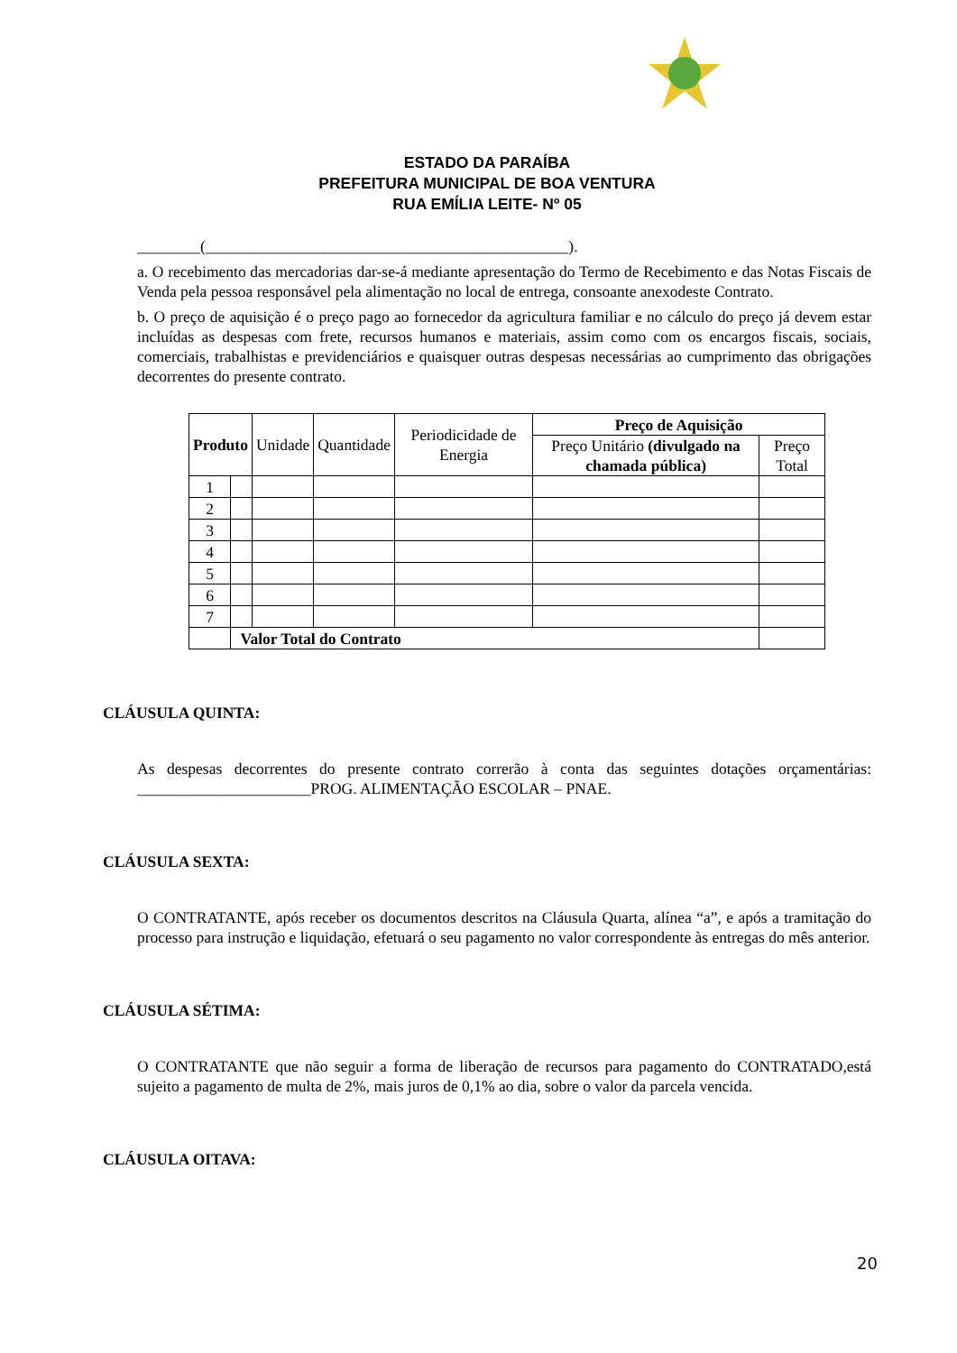ESTADO DA PARAÍBA
PREFEITURA MUNICIPAL DE BOA VENTURA
RUA EMÍLIA LEITE- Nº 05
________(______________________________________________).
a. O recebimento das mercadorias dar-se-á mediante apresentação do Termo de Recebimento e das Notas Fiscais de Venda pela pessoa responsável pela alimentação no local de entrega, consoante anexodeste Contrato.
b. O preço de aquisição é o preço pago ao fornecedor da agricultura familiar e no cálculo do preço já devem estar incluídas as despesas com frete, recursos humanos e materiais, assim como com os encargos fiscais, sociais, comerciais, trabalhistas e previdenciários e quaisquer outras despesas necessárias ao cumprimento das obrigações decorrentes do presente contrato.
| Produto | | Unidade | Quantidade | Periodicidade de Energia | Preço de Aquisição | |
| --- | --- | --- | --- | --- | --- | --- |
| | | | | | Preço Unitário (divulgado na chamada pública) | Preço Total |
| 1 | | | | | | |
| 2 | | | | | | |
| 3 | | | | | | |
| 4 | | | | | | |
| 5 | | | | | | |
| 6 | | | | | | |
| 7 | | | | | | |
| | Valor Total do Contrato | | | | | |
CLÁUSULA QUINTA:
As despesas decorrentes do presente contrato correrão à conta das seguintes dotações orçamentárias: ______________________PROG. ALIMENTAÇÃO ESCOLAR – PNAE.
CLÁUSULA SEXTA:
O CONTRATANTE, após receber os documentos descritos na Cláusula Quarta, alínea “a”, e após a tramitação do processo para instrução e liquidação, efetuará o seu pagamento no valor correspondente às entregas do mês anterior.
CLÁUSULA SÉTIMA:
O CONTRATANTE que não seguir a forma de liberação de recursos para pagamento do CONTRATADO,está sujeito a pagamento de multa de 2%, mais juros de 0,1% ao dia, sobre o valor da parcela vencida.
CLÁUSULA OITAVA:
20